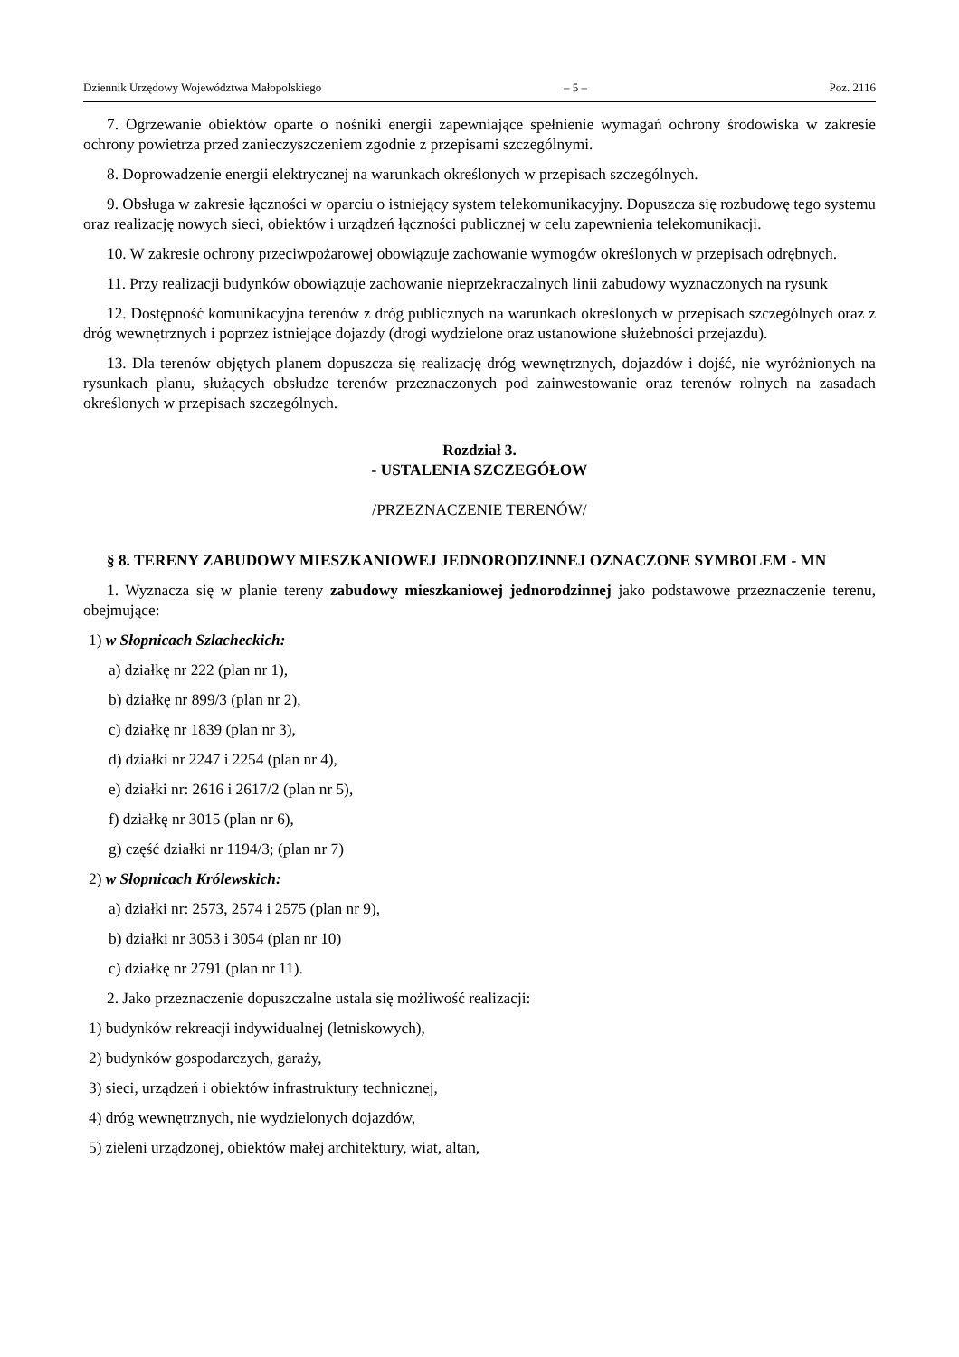Dziennik Urzędowy Województwa Małopolskiego – 5 – Poz. 2116
7. Ogrzewanie obiektów oparte o nośniki energii zapewniające spełnienie wymagań ochrony środowiska w zakresie ochrony powietrza przed zanieczyszczeniem zgodnie z przepisami szczególnymi.
8. Doprowadzenie energii elektrycznej na warunkach określonych w przepisach szczególnych.
9. Obsługa w zakresie łączności w oparciu o istniejący system telekomunikacyjny. Dopuszcza się rozbudowę tego systemu oraz realizację nowych sieci, obiektów i urządzeń łączności publicznej w celu zapewnienia telekomunikacji.
10. W zakresie ochrony przeciwpożarowej obowiązuje zachowanie wymogów określonych w przepisach odrębnych.
11. Przy realizacji budynków obowiązuje zachowanie nieprzekraczalnych linii zabudowy wyznaczonych na rysunk
12. Dostępność komunikacyjna terenów z dróg publicznych na warunkach określonych w przepisach szczególnych oraz z dróg wewnętrznych i poprzez istniejące dojazdy (drogi wydzielone oraz ustanowione służebności przejazdu).
13. Dla terenów objętych planem dopuszcza się realizację dróg wewnętrznych, dojazdów i dojść, nie wyróżnionych na rysunkach planu, służących obsłudze terenów przeznaczonych pod zainwestowanie oraz terenów rolnych na zasadach określonych w przepisach szczególnych.
Rozdział 3.
- USTALENIA SZCZEGÓŁOW
/PRZEZNACZENIE TERENÓW/
§ 8. TERENY ZABUDOWY MIESZKANIOWEJ JEDNORODZINNEJ OZNACZONE SYMBOLEM - MN
1. Wyznacza się w planie tereny zabudowy mieszkaniowej jednorodzinnej jako podstawowe przeznaczenie terenu, obejmujące:
1) w Słopnicach Szlacheckich:
a) działkę nr 222 (plan nr 1),
b) działkę nr 899/3 (plan nr 2),
c) działkę nr 1839 (plan nr 3),
d) działki nr 2247 i 2254 (plan nr 4),
e) działki nr: 2616 i 2617/2 (plan nr 5),
f) działkę nr 3015 (plan nr 6),
g) część działki nr 1194/3; (plan nr 7)
2) w Słopnicach Królewskich:
a) działki nr: 2573, 2574 i 2575 (plan nr 9),
b) działki nr 3053 i 3054 (plan nr 10)
c) działkę nr 2791 (plan nr 11).
2. Jako przeznaczenie dopuszczalne ustala się możliwość realizacji:
1) budynków rekreacji indywidualnej (letniskowych),
2) budynków gospodarczych, garaży,
3) sieci, urządzeń i obiektów infrastruktury technicznej,
4) dróg wewnętrznych, nie wydzielonych dojazdów,
5) zieleni urządzonej, obiektów małej architektury, wiat, altan,